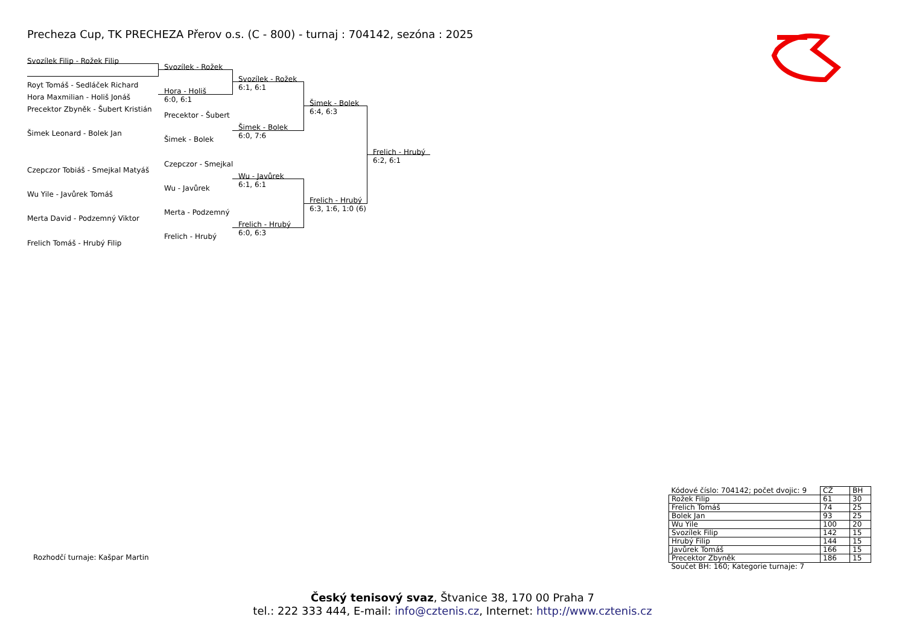Precheza Cup, TK PRECHEZA Přerov o.s. (C - 800) - turnaj : 704142, sezóna : 2025
Svozílek Filip - Rožek Filip
Royt Tomáš - Sedláček Richard
Hora Maxmilian - Holiš Jonáš
Precektor Zbyněk - Šubert Kristián
Šimek Leonard - Bolek Jan
Czepczor Tobiáš - Smejkal Matyáš
Wu Yile - Javůrek Tomáš
Merta David - Podzemný Viktor
Frelich Tomáš - Hrubý Filip
Svozílek - Rožek
Hora - Holiš
6:0, 6:1
Precektor - Šubert
Šimek - Bolek
Czepczor - Smejkal
Wu - Javůrek
Merta - Podzemný
Frelich - Hrubý
Svozílek - Rožek
6:1, 6:1
Šimek - Bolek
6:0, 7:6
Wu - Javůrek
6:1, 6:1
Frelich - Hrubý
6:0, 6:3
Šimek - Bolek
6:4, 6:3
Frelich - Hrubý
6:3, 1:6, 1:0 (6)
Frelich - Hrubý
6:2, 6:1
Rozhodčí turnaje: Kašpar Martin
| Kódové číslo: 704142; počet dvojic: 9 | CŽ | BH |
| Rožek Filip | 61 | 30 |
| Frelich Tomáš | 74 | 25 |
| Bolek Jan | 93 | 25 |
| Wu Yile | 100 | 20 |
| Svozílek Filip | 142 | 15 |
| Hrubý Filip | 144 | 15 |
| Javůrek Tomáš | 166 | 15 |
| Precektor Zbyněk | 186 | 15 |
| Součet BH: 160; Kategorie turnaje: 7 | | |
Český tenisový svaz, Štvanice 38, 170 00 Praha 7
tel.: 222 333 444, E-mail: info@cztenis.cz, Internet: http://www.cztenis.cz